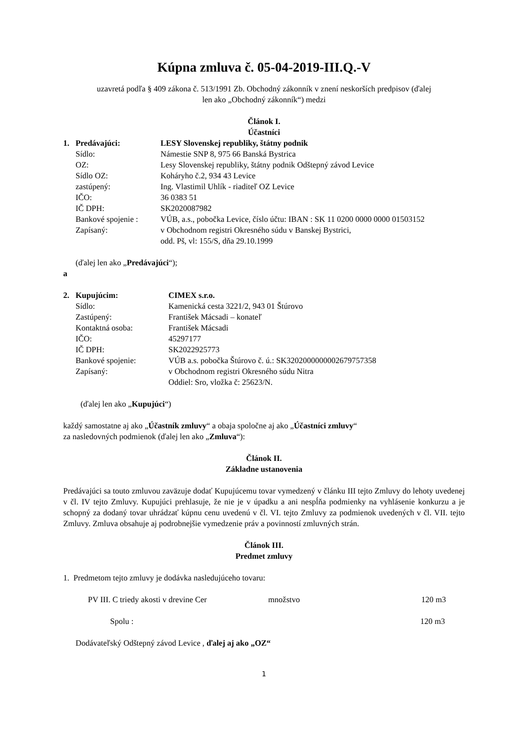Kúpna zmluva č. 05-04-2019-III.Q.-V
uzavretá podľa § 409 zákona č. 513/1991 Zb. Obchodný zákonník v znení neskorších predpisov (ďalej
len ako „Obchodný zákonník“) medzi
Článok I.
Účastníci
1. Predávajúci: LESY Slovenskej republiky, štátny podnik
Sídlo: Námestie SNP 8, 975 66 Banská Bystrica
OZ: Lesy Slovenskej republiky, štátny podnik Odštepný závod Levice
Sídlo OZ: Koháryho č.2, 934 43 Levice
zastúpený: Ing. Vlastimil Uhlík - riaditeľ OZ Levice
IČO: 36 0383 51
IČ DPH: SK2020087982
Bankové spojenie : VÚB, a.s., pobočka Levice, číslo účtu: IBAN : SK 11 0200 0000 0000 01503152
Zapísaný: v Obchodnom registri Okresného súdu v Banskej Bystrici,
odd. Pš, vl: 155/S, dňa 29.10.1999
(ďalej len ako „Predávajúci“);
a
2. Kupujúcim: CIMEX s.r.o.
Sídlo: Kamenická cesta 3221/2, 943 01 Štúrovo
Zastúpený: František Mácsadi – konateľ
Kontaktná osoba: František Mácsadi
IČO: 45297177
IČ DPH: SK2022925773
Bankové spojenie: VÚB a.s. pobočka Štúrovo č. ú.: SK3202000000002679757358
Zapísaný: v Obchodnom registri Okresného súdu Nitra
Oddiel: Sro, vložka č: 25623/N.
(ďalej len ako „Kupujúci“)
každý samostatne aj ako „Účastník zmluvy“ a obaja spoločne aj ako „Účastníci zmluvy“
za nasledovných podmienok (ďalej len ako „Zmluva“):
Článok II.
Základne ustanovenia
Predávajúci sa touto zmluvou zaväzuje dodať Kupujúcemu tovar vymedzený v článku III tejto Zmluvy do lehoty uvedenej v čl. IV tejto Zmluvy. Kupujúci prehlasuje, že nie je v úpadku a ani nespĺňa podmienky na vyhlásenie konkurzu a je schopný za dodaný tovar uhrádzať kúpnu cenu uvedenú v čl. VI. tejto Zmluvy za podmienok uvedených v čl. VII. tejto Zmluvy. Zmluva obsahuje aj podrobnejšie vymedzenie práv a povinností zmluvných strán.
Článok III.
Predmet zmluvy
1. Predmetom tejto zmluvy je dodávka nasledujúceho tovaru:
PV III. C triedy akosti v drevine Cer množstvo 120 m3
Spolu : 120 m3
Dodávateľský Odštepný závod Levice , ďalej aj ako „OZ“
1